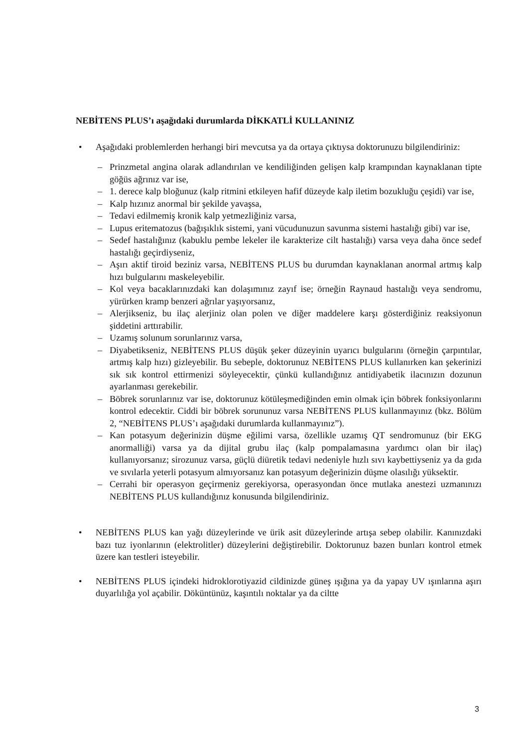NEBİTENS PLUS’ı aşağıdaki durumlarda DİKKATLİ KULLANINIZ
• Aşağıdaki problemlerden herhangi biri mevcutsa ya da ortaya çıktıysa doktorunuzu bilgilendiriniz:
– Prinzmetal angina olarak adlandırılan ve kendiliğinden gelişen kalp krampından kaynaklanan tipte göğüs ağrınız var ise,
– 1. derece kalp bloğunuz (kalp ritmini etkileyen hafif düzeyde kalp iletim bozukluğu çeşidi) var ise,
– Kalp hızınız anormal bir şekilde yavaşsa,
– Tedavi edilmemiş kronik kalp yetmezliğiniz varsa,
– Lupus eritematozus (bağışıklık sistemi, yani vücudunuzun savunma sistemi hastalığı gibi) var ise,
– Sedef hastalığınız (kabuklu pembe lekeler ile karakterize cilt hastalığı) varsa veya daha önce sedef hastalığı geçirdiyseniz,
– Aşırı aktif tiroid beziniz varsa, NEBİTENS PLUS bu durumdan kaynaklanan anormal artmış kalp hızı bulgularını maskeleyebilir.
– Kol veya bacaklarınızdaki kan dolaşımınız zayıf ise; örneğin Raynaud hastalığı veya sendromu, yürürken kramp benzeri ağrılar yaşıyorsanız,
– Alerjikseniz, bu ilaç alerjiniz olan polen ve diğer maddelere karşı gösterdiğiniz reaksiyonun şiddetini arttırabilir.
– Uzamış solunum sorunlarınız varsa,
– Diyabetikseniz, NEBİTENS PLUS düşük şeker düzeyinin uyarıcı bulgularını (örneğin çarpıntılar, artmış kalp hızı) gizleyebilir. Bu sebeple, doktorunuz NEBİTENS PLUS kullanırken kan şekerinizi sık sık kontrol ettirmenizi söyleyecektir, çünkü kullandığınız antidiyabetik ilacınızın dozunun ayarlanması gerekebilir.
– Böbrek sorunlarınız var ise, doktorunuz kötüleşmediğinden emin olmak için böbrek fonksiyonlarını kontrol edecektir. Ciddi bir böbrek sorununuz varsa NEBİTENS PLUS kullanmayınız (bkz. Bölüm 2, “NEBİTENS PLUS’ı aşağıdaki durumlarda kullanmayınız”).
– Kan potasyum değerinizin düşme eğilimi varsa, özellikle uzamış QT sendromunuz (bir EKG anormalliği) varsa ya da dijital grubu ilaç (kalp pompalamasına yardımcı olan bir ilaç) kullanıyorsanız; sirozunuz varsa, güçlü diüretik tedavi nedeniyle hızlı sıvı kaybettiyseniz ya da gıda ve sıvılarla yeterli potasyum almıyorsanız kan potasyum değerinizin düşme olasılığı yüksektir.
– Cerrahi bir operasyon geçirmeniz gerekiyorsa, operasyondan önce mutlaka anestezi uzmanınızı NEBİTENS PLUS kullandığınız konusunda bilgilendiriniz.
• NEBİTENS PLUS kan yağı düzeylerinde ve ürik asit düzeylerinde artışa sebep olabilir. Kanınızdaki bazı tuz iyonlarının (elektrolitler) düzeylerini değiştirebilir. Doktorunuz bazen bunları kontrol etmek üzere kan testleri isteyebilir.
• NEBİTENS PLUS içindeki hidroklorotiyazid cildinizde güneş ışığına ya da yapay UV ışınlarına aşırı duyarlılığa yol açabilir. Döküntünüz, kaşıntılı noktalar ya da ciltte
3